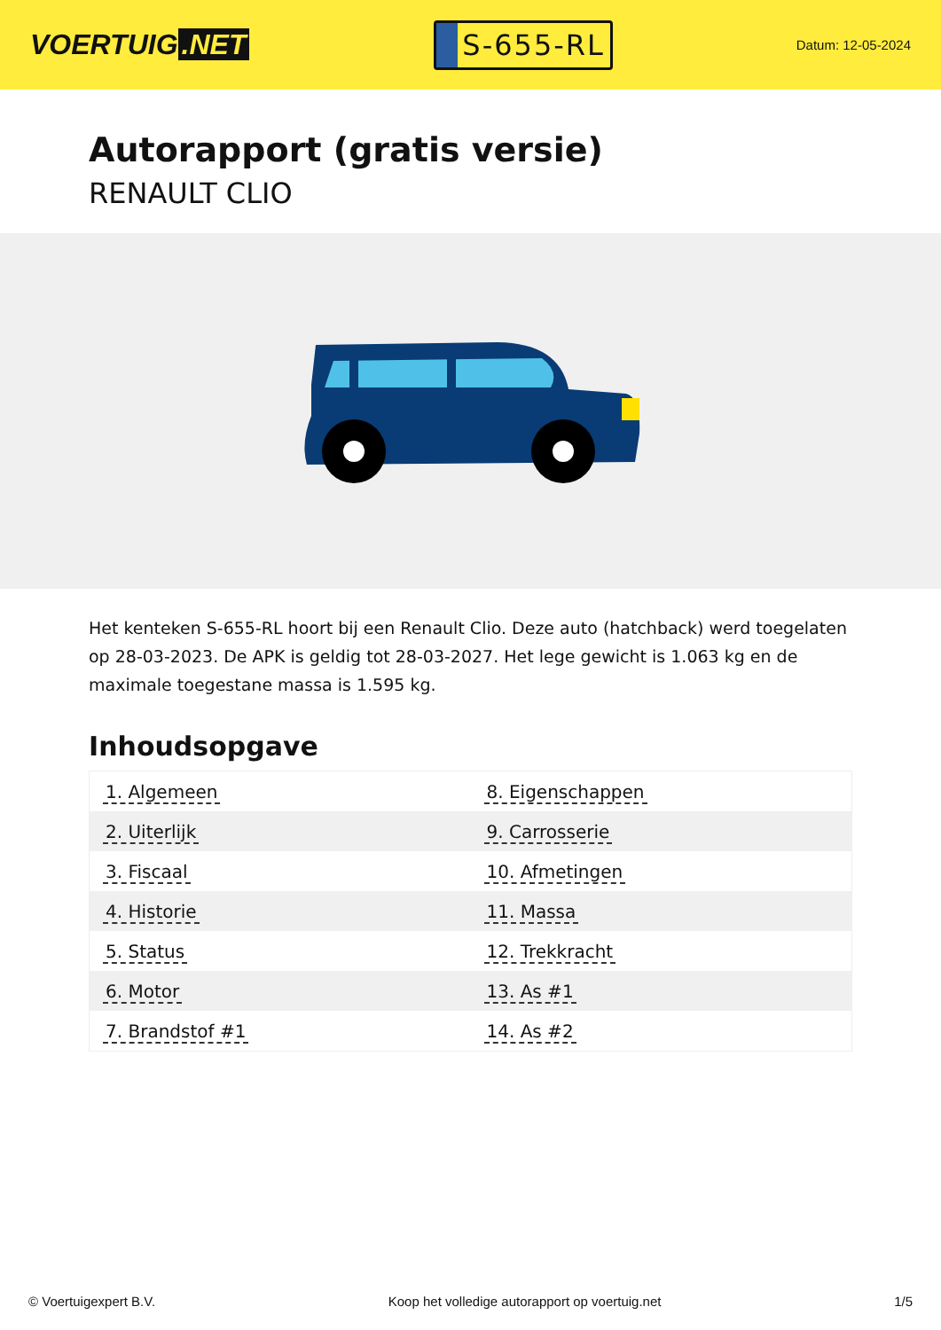VOERTUIG.NET
S-655-RL
Datum: 12-05-2024
Autorapport (gratis versie)
RENAULT CLIO
Het kenteken S-655-RL hoort bij een Renault Clio. Deze auto (hatchback) werd toegelaten op 28-03-2023. De APK is geldig tot 28-03-2027. Het lege gewicht is 1.063 kg en de maximale toegestane massa is 1.595 kg.
Inhoudsopgave
| 1. Algemeen | 8. Eigenschappen |
| 2. Uiterlijk | 9. Carrosserie |
| 3. Fiscaal | 10. Afmetingen |
| 4. Historie | 11. Massa |
| 5. Status | 12. Trekkracht |
| 6. Motor | 13. As #1 |
| 7. Brandstof #1 | 14. As #2 |
© Voertuigexpert B.V. Koop het volledige autorapport op voertuig.net 1/5